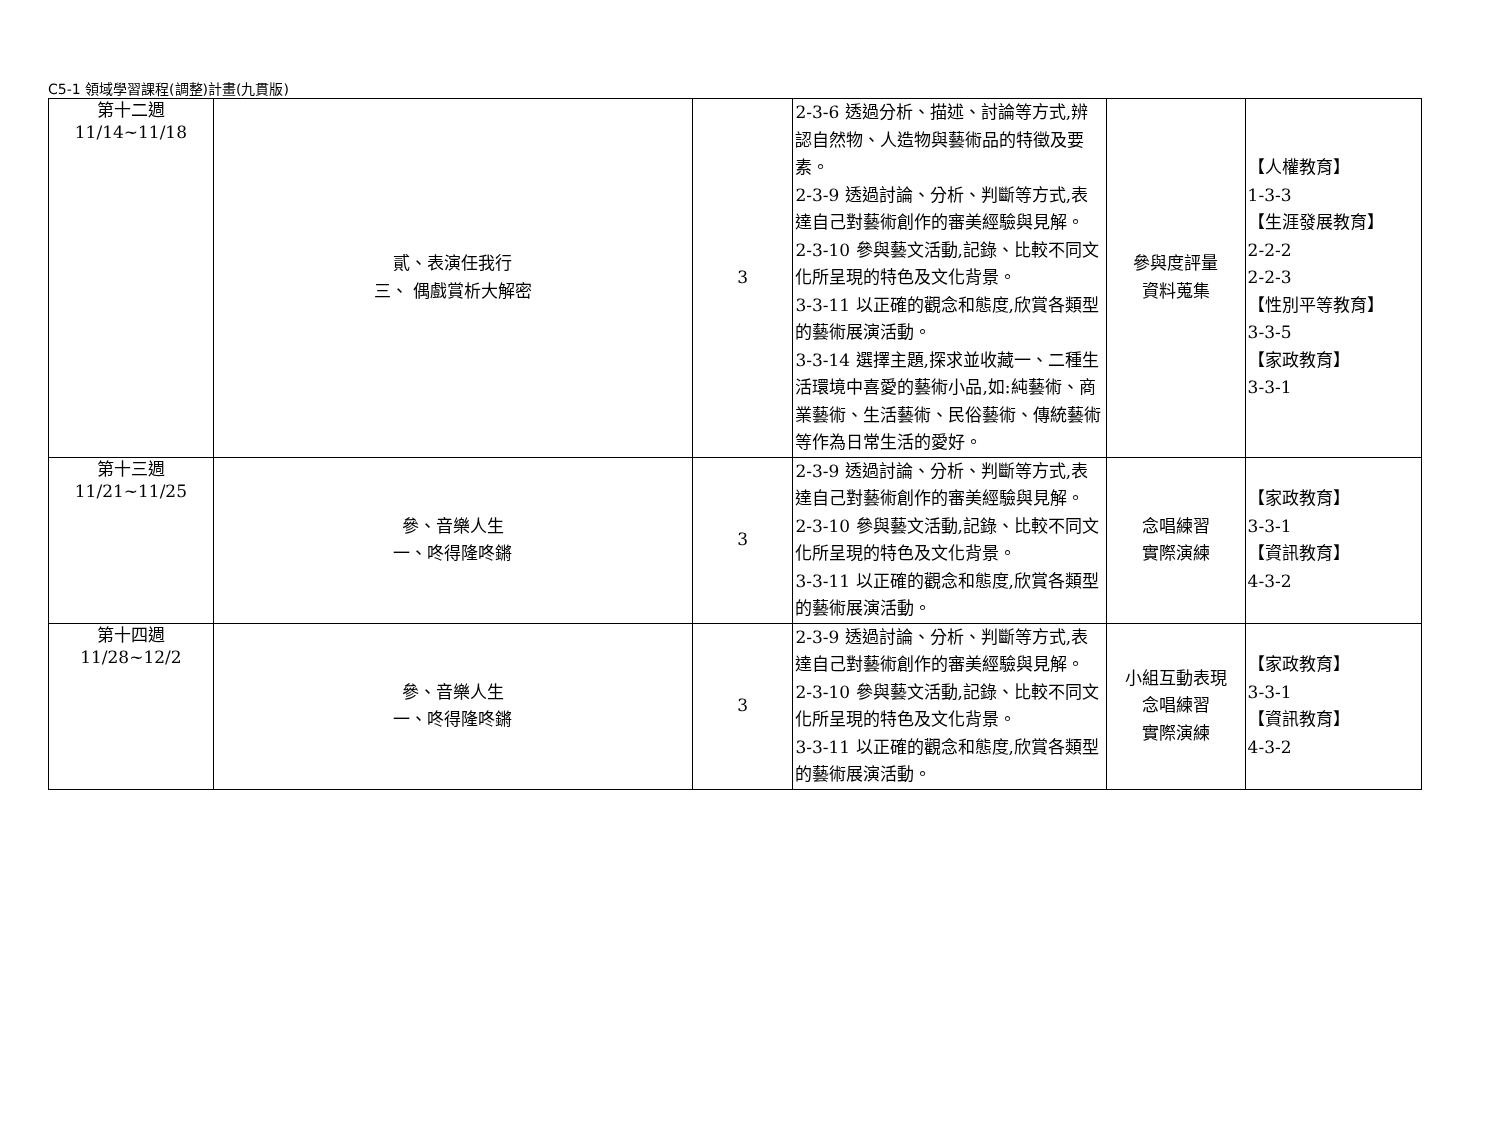C5-1 領域學習課程(調整)計畫(九貫版)
| 第十二週 11/14~11/18 | 貳、表演任我行 三、 偶戲賞析大解密 | 3 | 2-3-6 透過分析、描述、討論等方式,辨認自然物、人造物與藝術品的特徵及要素。 2-3-9 透過討論、分析、判斷等方式,表達自己對藝術創作的審美經驗與見解。 2-3-10 參與藝文活動,記錄、比較不同文化所呈現的特色及文化背景。 3-3-11 以正確的觀念和態度,欣賞各類型的藝術展演活動。 3-3-14 選擇主題,探求並收藏一、二種生活環境中喜愛的藝術小品,如:純藝術、商業藝術、生活藝術、民俗藝術、傳統藝術等作為日常生活的愛好。 | 參與度評量 資料蒐集 | 【人權教育】 1-3-3 【生涯發展教育】 2-2-2 2-2-3 【性別平等教育】 3-3-5 【家政教育】 3-3-1 |
| 第十三週 11/21~11/25 | 參、音樂人生 一、咚得隆咚鏘 | 3 | 2-3-9 透過討論、分析、判斷等方式,表達自己對藝術創作的審美經驗與見解。 2-3-10 參與藝文活動,記錄、比較不同文化所呈現的特色及文化背景。 3-3-11 以正確的觀念和態度,欣賞各類型的藝術展演活動。 | 念唱練習 實際演練 | 【家政教育】 3-3-1 【資訊教育】 4-3-2 |
| 第十四週 11/28~12/2 | 參、音樂人生 一、咚得隆咚鏘 | 3 | 2-3-9 透過討論、分析、判斷等方式,表達自己對藝術創作的審美經驗與見解。 2-3-10 參與藝文活動,記錄、比較不同文化所呈現的特色及文化背景。 3-3-11 以正確的觀念和態度,欣賞各類型的藝術展演活動。 | 小組互動表現 念唱練習 實際演練 | 【家政教育】 3-3-1 【資訊教育】 4-3-2 |